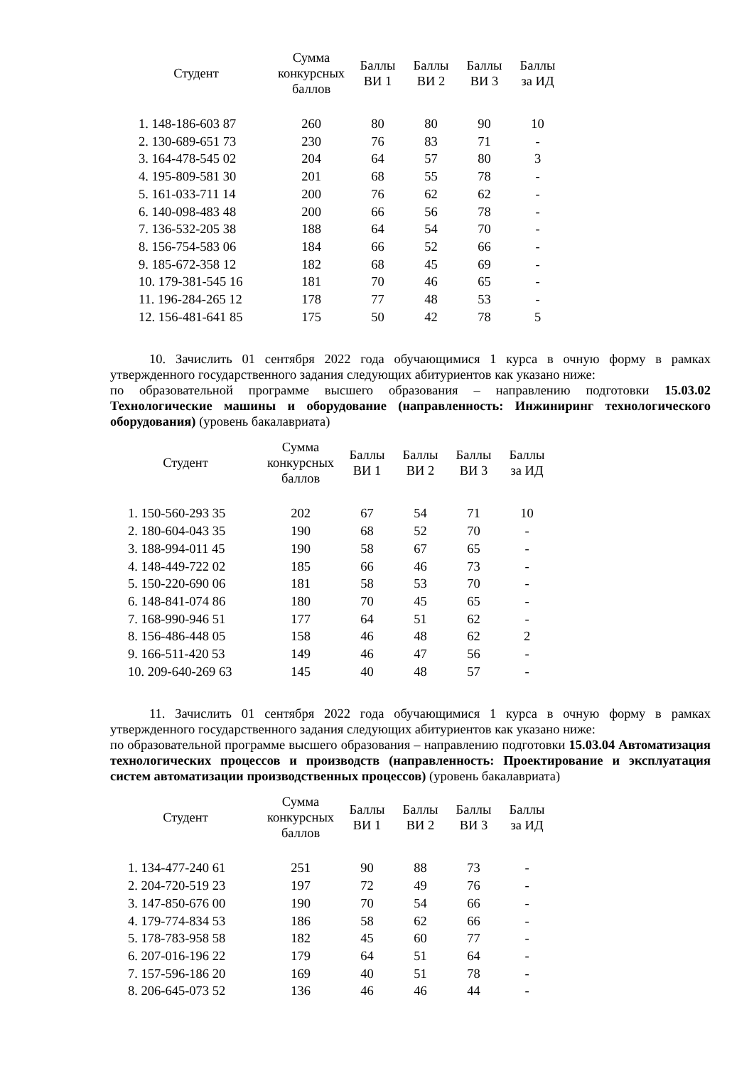| Студент | Сумма конкурсных баллов | Баллы ВИ 1 | Баллы ВИ 2 | Баллы ВИ 3 | Баллы за ИД |
| --- | --- | --- | --- | --- | --- |
| 1. 148-186-603 87 | 260 | 80 | 80 | 90 | 10 |
| 2. 130-689-651 73 | 230 | 76 | 83 | 71 | - |
| 3. 164-478-545 02 | 204 | 64 | 57 | 80 | 3 |
| 4. 195-809-581 30 | 201 | 68 | 55 | 78 | - |
| 5. 161-033-711 14 | 200 | 76 | 62 | 62 | - |
| 6. 140-098-483 48 | 200 | 66 | 56 | 78 | - |
| 7. 136-532-205 38 | 188 | 64 | 54 | 70 | - |
| 8. 156-754-583 06 | 184 | 66 | 52 | 66 | - |
| 9. 185-672-358 12 | 182 | 68 | 45 | 69 | - |
| 10. 179-381-545 16 | 181 | 70 | 46 | 65 | - |
| 11. 196-284-265 12 | 178 | 77 | 48 | 53 | - |
| 12. 156-481-641 85 | 175 | 50 | 42 | 78 | 5 |
10. Зачислить 01 сентября 2022 года обучающимися 1 курса в очную форму в рамках утвержденного государственного задания следующих абитуриентов как указано ниже:
по образовательной программе высшего образования – направлению подготовки 15.03.02 Технологические машины и оборудование (направленность: Инжиниринг технологического оборудования) (уровень бакалавриата)
| Студент | Сумма конкурсных баллов | Баллы ВИ 1 | Баллы ВИ 2 | Баллы ВИ 3 | Баллы за ИД |
| --- | --- | --- | --- | --- | --- |
| 1. 150-560-293 35 | 202 | 67 | 54 | 71 | 10 |
| 2. 180-604-043 35 | 190 | 68 | 52 | 70 | - |
| 3. 188-994-011 45 | 190 | 58 | 67 | 65 | - |
| 4. 148-449-722 02 | 185 | 66 | 46 | 73 | - |
| 5. 150-220-690 06 | 181 | 58 | 53 | 70 | - |
| 6. 148-841-074 86 | 180 | 70 | 45 | 65 | - |
| 7. 168-990-946 51 | 177 | 64 | 51 | 62 | - |
| 8. 156-486-448 05 | 158 | 46 | 48 | 62 | 2 |
| 9. 166-511-420 53 | 149 | 46 | 47 | 56 | - |
| 10. 209-640-269 63 | 145 | 40 | 48 | 57 | - |
11. Зачислить 01 сентября 2022 года обучающимися 1 курса в очную форму в рамках утвержденного государственного задания следующих абитуриентов как указано ниже:
по образовательной программе высшего образования – направлению подготовки 15.03.04 Автоматизация технологических процессов и производств (направленность: Проектирование и эксплуатация систем автоматизации производственных процессов) (уровень бакалавриата)
| Студент | Сумма конкурсных баллов | Баллы ВИ 1 | Баллы ВИ 2 | Баллы ВИ 3 | Баллы за ИД |
| --- | --- | --- | --- | --- | --- |
| 1. 134-477-240 61 | 251 | 90 | 88 | 73 | - |
| 2. 204-720-519 23 | 197 | 72 | 49 | 76 | - |
| 3. 147-850-676 00 | 190 | 70 | 54 | 66 | - |
| 4. 179-774-834 53 | 186 | 58 | 62 | 66 | - |
| 5. 178-783-958 58 | 182 | 45 | 60 | 77 | - |
| 6. 207-016-196 22 | 179 | 64 | 51 | 64 | - |
| 7. 157-596-186 20 | 169 | 40 | 51 | 78 | - |
| 8. 206-645-073 52 | 136 | 46 | 46 | 44 | - |